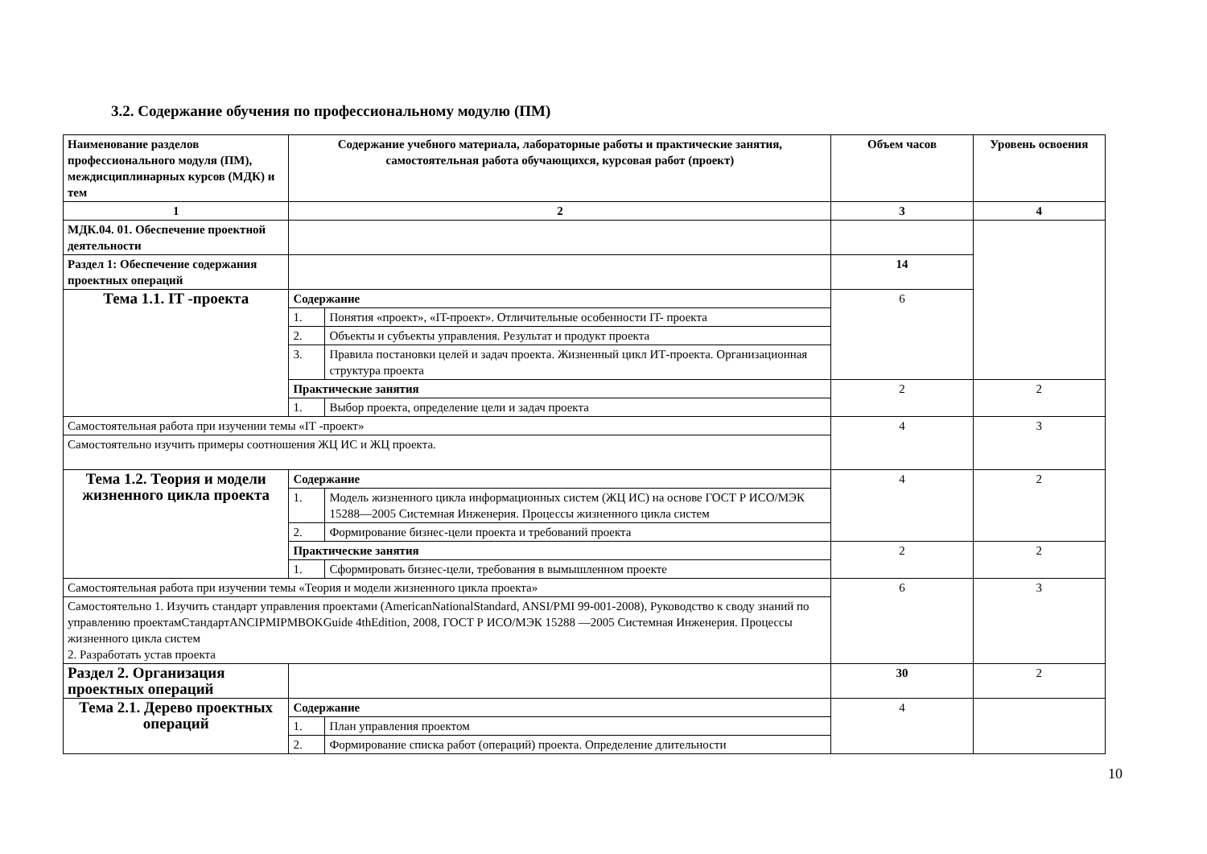3.2. Содержание обучения по профессиональному модулю (ПМ)
| Наименование разделов профессионального модуля (ПМ), междисциплинарных курсов (МДК) и тем | Содержание учебного материала, лабораторные работы и практические занятия, самостоятельная работа обучающихся, курсовая работ (проект) | | Объем часов | Уровень освоения |
| --- | --- | --- | --- | --- |
| 1 | 2 | | 3 | 4 |
| МДК.04. 01. Обеспечение проектной деятельности | | | | |
| Раздел 1: Обеспечение содержания проектных операций | | | 14 | |
| Тема 1.1. IT -проекта | Содержание | | 6 | |
| | 1. | Понятия «проект», «IT-проект». Отличительные особенности IT- проекта | | |
| | 2. | Объекты и субъекты управления. Результат и продукт проекта | | |
| | 3. | Правила постановки целей и задач проекта. Жизненный цикл ИТ-проекта. Организационная структура проекта | | |
| | Практические занятия | | 2 | 2 |
| | 1. | Выбор проекта, определение цели и задач проекта | | |
| Самостоятельная работа при изучении темы «IT -проект» | | | 4 | 3 |
| Самостоятельно изучить примеры соотношения ЖЦ ИС и ЖЦ проекта. | | | | |
| Тема 1.2. Теория и модели жизненного цикла проекта | Содержание | | 4 | 2 |
| | 1. | Модель жизненного цикла информационных систем (ЖЦ ИС) на основе ГОСТ Р ИСО/МЭК 15288—2005 Системная Инженерия. Процессы жизненного цикла систем | | |
| | 2. | Формирование бизнес-цели проекта и требований проекта | | |
| | Практические занятия | | 2 | 2 |
| | 1. | Сформировать бизнес-цели, требования в вымышленном проекте | | |
| Самостоятельная работа при изучении темы «Теория и модели жизненного цикла проекта» | | | 6 | 3 |
| Самостоятельно 1. Изучить стандарт управления проектами (AmericanNationalStandard, ANSI/PMI 99-001-2008), Руководство к своду знаний по управлению проектамСтандартANCIPMIPMBOKGuide 4thEdition, 2008, ГОСТ Р ИСО/МЭК 15288 —2005 Системная Инженерия. Процессы жизненного цикла систем 2. Разработать устав проекта | | | | |
| Раздел 2. Организация проектных операций | | | 30 | 2 |
| Тема 2.1. Дерево проектных операций | Содержание | | 4 | |
| | 1. | План управления проектом | | |
| | 2. | Формирование списка работ (операций) проекта. Определение длительности | | |
10